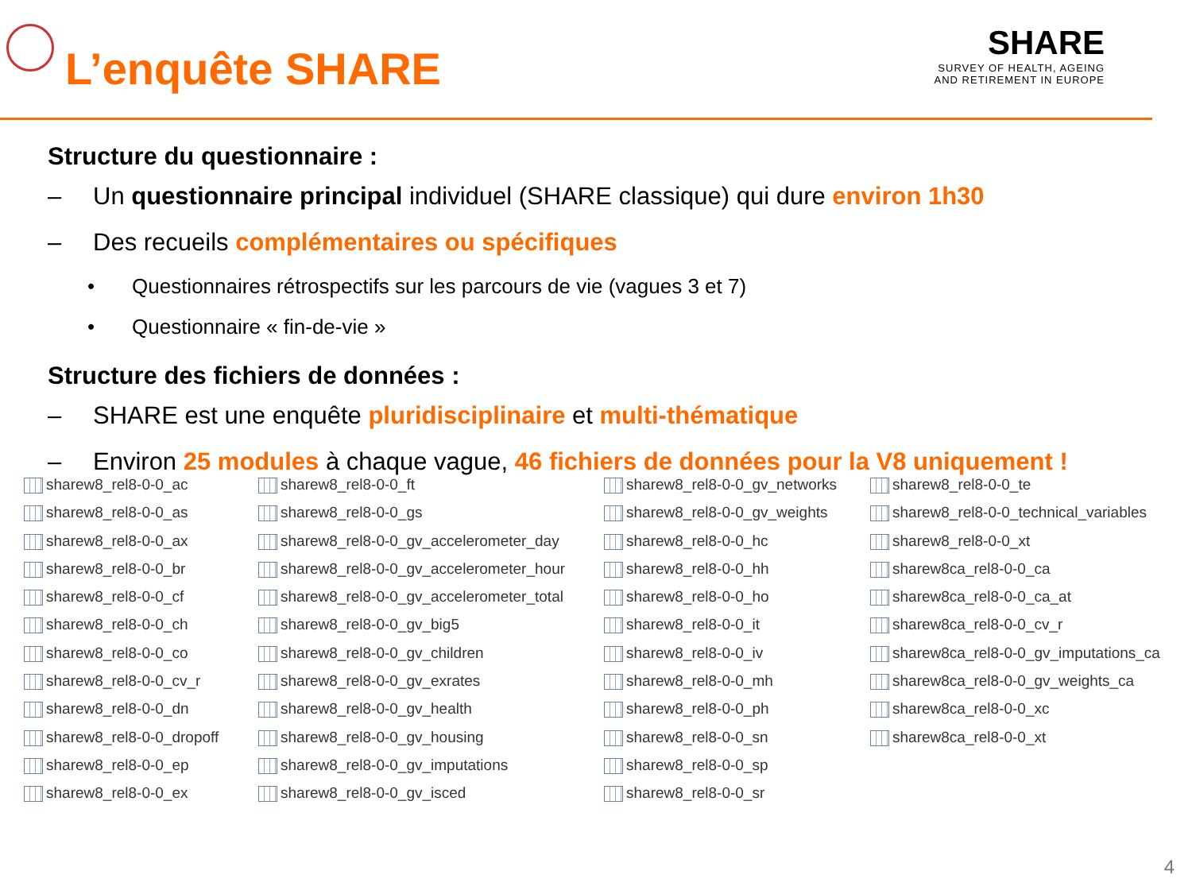L’enquête SHARE
SHARE
SURVEY OF HEALTH, AGEING
AND RETIREMENT IN EUROPE
Structure du questionnaire :
– Un questionnaire principal individuel (SHARE classique) qui dure environ 1h30
– Des recueils complémentaires ou spécifiques
• Questionnaires rétrospectifs sur les parcours de vie (vagues 3 et 7)
• Questionnaire « fin-de-vie »
Structure des fichiers de données :
– SHARE est une enquête pluridisciplinaire et multi-thématique
– Environ 25 modules à chaque vague, 46 fichiers de données pour la V8 uniquement !
sharew8_rel8-0-0_ac
sharew8_rel8-0-0_as
sharew8_rel8-0-0_ax
sharew8_rel8-0-0_br
sharew8_rel8-0-0_cf
sharew8_rel8-0-0_ch
sharew8_rel8-0-0_co
sharew8_rel8-0-0_cv_r
sharew8_rel8-0-0_dn
sharew8_rel8-0-0_dropoff
sharew8_rel8-0-0_ep
sharew8_rel8-0-0_ex
sharew8_rel8-0-0_ft
sharew8_rel8-0-0_gs
sharew8_rel8-0-0_gv_accelerometer_day
sharew8_rel8-0-0_gv_accelerometer_hour
sharew8_rel8-0-0_gv_accelerometer_total
sharew8_rel8-0-0_gv_big5
sharew8_rel8-0-0_gv_children
sharew8_rel8-0-0_gv_exrates
sharew8_rel8-0-0_gv_health
sharew8_rel8-0-0_gv_housing
sharew8_rel8-0-0_gv_imputations
sharew8_rel8-0-0_gv_isced
sharew8_rel8-0-0_gv_networks
sharew8_rel8-0-0_gv_weights
sharew8_rel8-0-0_hc
sharew8_rel8-0-0_hh
sharew8_rel8-0-0_ho
sharew8_rel8-0-0_it
sharew8_rel8-0-0_iv
sharew8_rel8-0-0_mh
sharew8_rel8-0-0_ph
sharew8_rel8-0-0_sn
sharew8_rel8-0-0_sp
sharew8_rel8-0-0_sr
sharew8_rel8-0-0_te
sharew8_rel8-0-0_technical_variables
sharew8_rel8-0-0_xt
sharew8ca_rel8-0-0_ca
sharew8ca_rel8-0-0_ca_at
sharew8ca_rel8-0-0_cv_r
sharew8ca_rel8-0-0_gv_imputations_ca
sharew8ca_rel8-0-0_gv_weights_ca
sharew8ca_rel8-0-0_xc
sharew8ca_rel8-0-0_xt
4